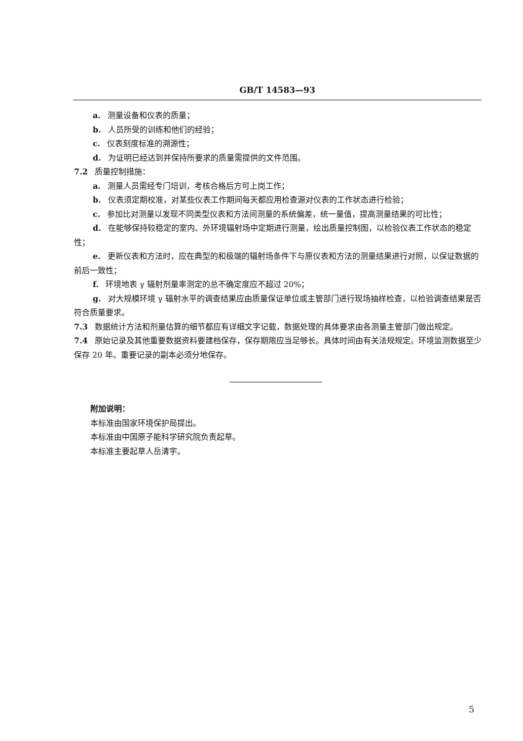GB/T 14583—93
a. 测量设备和仪表的质量；
b. 人员所受的训练和他们的经验；
c. 仪表刻度标准的溯源性；
d. 为证明已经达到并保持所要求的质量需提供的文件范围。
7.2 质量控制措施：
a. 测量人员需经专门培训，考核合格后方可上岗工作；
b. 仪表须定期校准，对某些仪表工作期间每天都应用检查源对仪表的工作状态进行检验；
c. 参加比对测量以发现不同类型仪表和方法间测量的系统偏差，统一量值，提高测量结果的可比性；
d. 在能够保持较稳定的室内、外环境辐射场中定期进行测量，绘出质量控制图，以检验仪表工作状态的稳定性；
e. 更新仪表和方法时，应在典型的和极端的辐射场条件下与原仪表和方法的测量结果进行对照，以保证数据的前后一致性；
f. 环境地表 γ 辐射剂量率测定的总不确定度应不超过 20%；
g. 对大规模环境 γ 辐射水平的调查结果应由质量保证单位或主管部门进行现场抽样检查，以检验调查结果是否符合质量要求。
7.3 数据统计方法和剂量估算的细节都应有详细文字记载，数据处理的具体要求由各测量主管部门做出规定。
7.4 原始记录及其他重要数据资料要建档保存，保存期限应当足够长。具体时间由有关法规规定。环境监测数据至少保存 20 年。重要记录的副本必须分地保存。
附加说明：
本标准由国家环境保护局提出。
本标准由中国原子能科学研究院负责起草。
本标准主要起草人岳清宇。
5